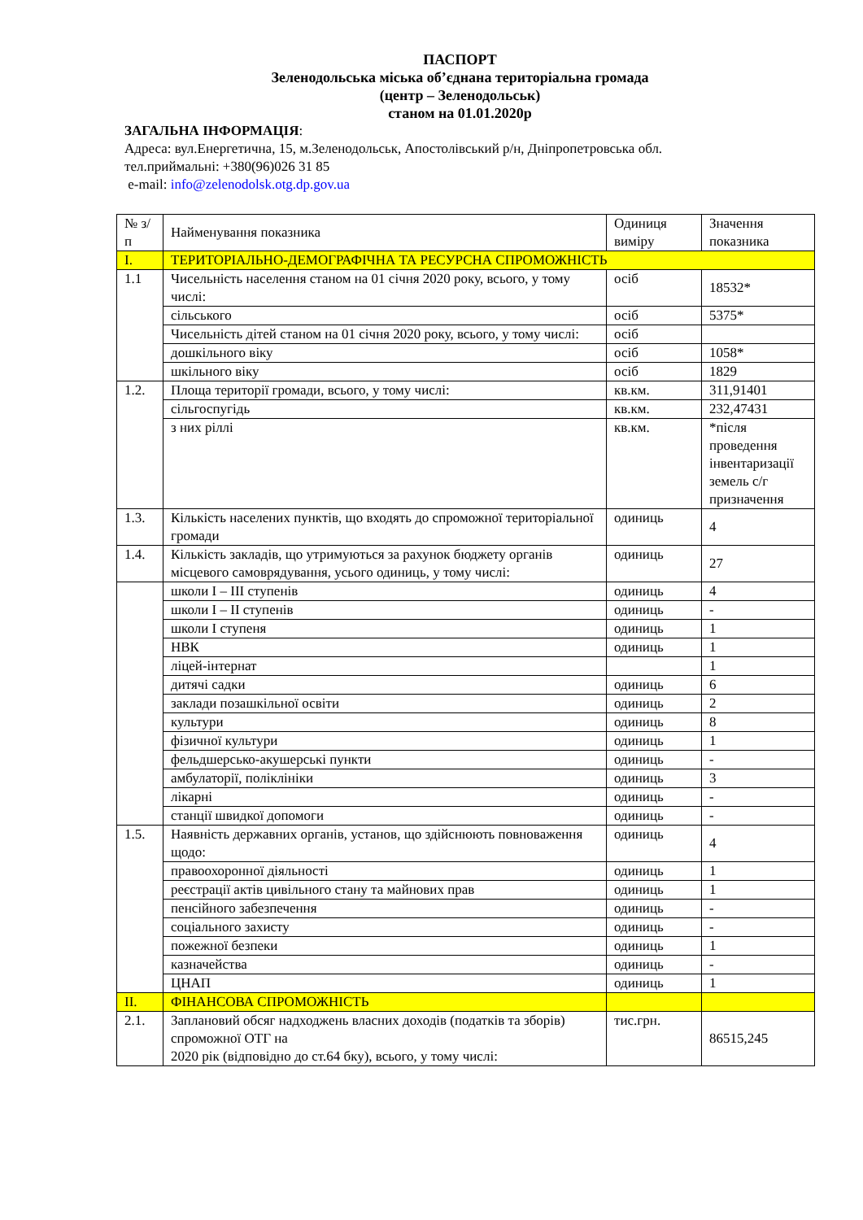ПАСПОРТ
Зеленодольська міська об’єднана територіальна громада
(центр – Зеленодольськ)
станом на 01.01.2020р
ЗАГАЛЬНА ІНФОРМАЦІЯ:
Адреса: вул.Енергетична, 15, м.Зеленодольськ, Апостолівський р/н, Дніпропетровська обл.
тел.приймальні: +380(96)026 31 85
e-mail: info@zelenodolsk.otg.dp.gov.ua
| № з/п | Найменування показника | Одиниця виміру | Значення показника |
| I. | ТЕРИТОРІАЛЬНО-ДЕМОГРАФІЧНА ТА РЕСУРСНА СПРОМОЖНІСТЬ | | |
| 1.1 | Чисельність населення станом на 01 січня 2020 року, всього, у тому числі: | осіб | 18532* |
| | сільського | осіб | 5375* |
| | Чисельність дітей станом на 01 січня 2020 року, всього, у тому числі: | осіб | |
| | дошкільного віку | осіб | 1058* |
| | шкільного віку | осіб | 1829 |
| 1.2. | Площа території громади, всього, у тому числі: | кв.км. | 311,91401 |
| | сільгоспугідь | кв.км. | 232,47431 |
| | з них ріллі | кв.км. | *після проведення інвентаризації земель с/г призначення |
| 1.3. | Кількість населених пунктів, що входять до спроможної територіальної громади | одиниць | 4 |
| 1.4. | Кількість закладів, що утримуються за рахунок бюджету органів місцевого самоврядування, усього одиниць, у тому числі: | одиниць | 27 |
| | школи I – III ступенів | одиниць | 4 |
| | школи I – II ступенів | одиниць | - |
| | школи I ступеня | одиниць | 1 |
| | НВК | одиниць | 1 |
| | ліцей-інтернат | | 1 |
| | дитячі садки | одиниць | 6 |
| | заклади позашкільної освіти | одиниць | 2 |
| | культури | одиниць | 8 |
| | фізичної культури | одиниць | 1 |
| | фельдшерсько-акушерські пункти | одиниць | - |
| | амбулаторії, поліклініки | одиниць | 3 |
| | лікарні | одиниць | - |
| | станції швидкої допомоги | одиниць | - |
| 1.5. | Наявність державних органів, установ, що здійснюють повноваження щодо: | одиниць | 4 |
| | правоохоронної діяльності | одиниць | 1 |
| | реєстрації актів цивільного стану та майнових прав | одиниць | 1 |
| | пенсійного забезпечення | одиниць | - |
| | соціального захисту | одиниць | - |
| | пожежної безпеки | одиниць | 1 |
| | казначейства | одиниць | - |
| | ЦНАП | одиниць | 1 |
| II. | ФІНАНСОВА СПРОМОЖНІСТЬ | | |
| 2.1. | Заплановий обсяг надходжень власних доходів (податків та зборів) спроможної ОТГ на 2020 рік (відповідно до ст.64 бку), всього, у тому числі: | тис.грн. | 86515,245 |